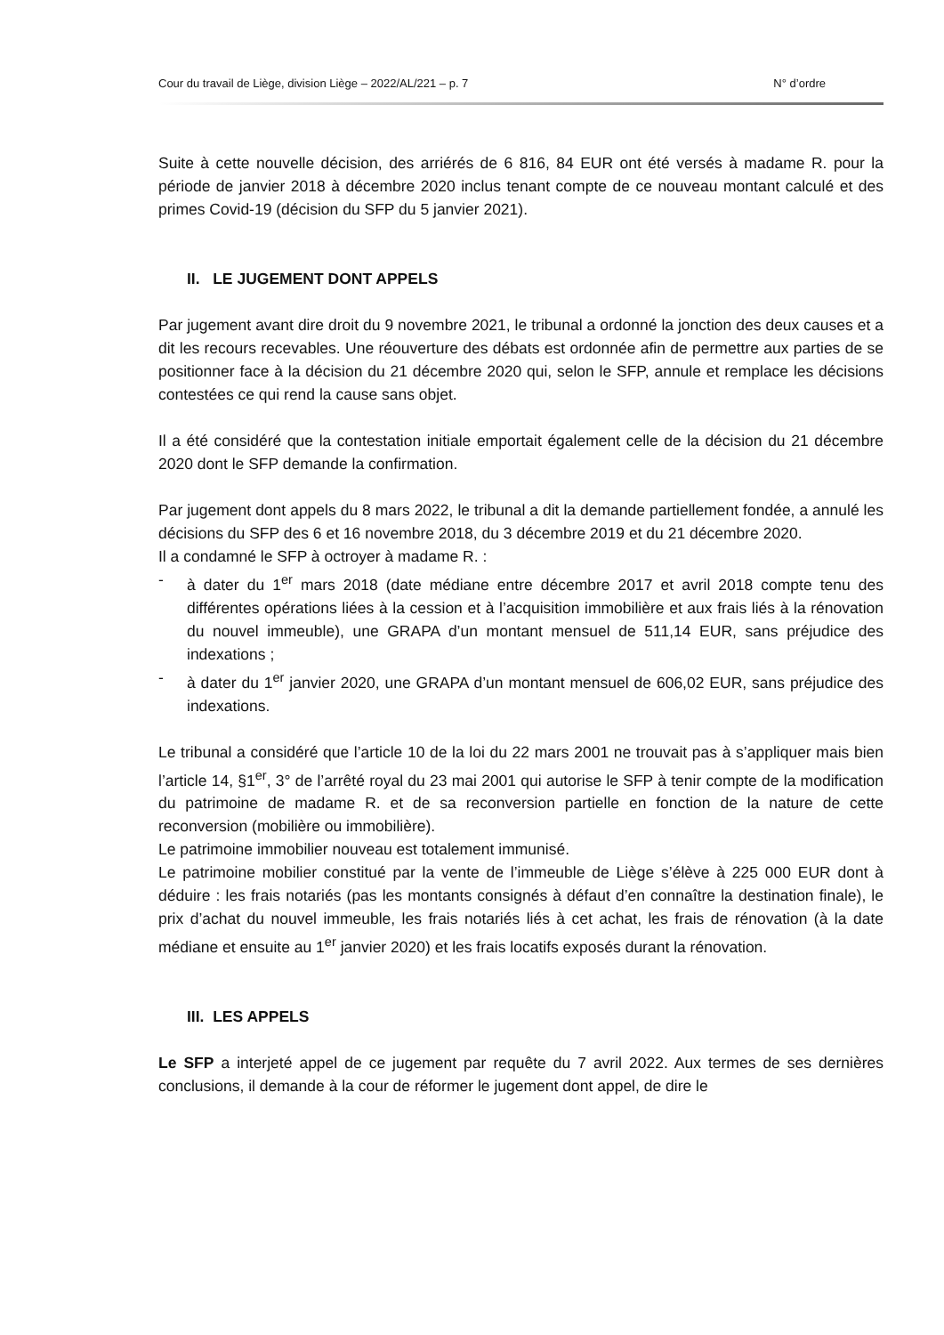Cour du travail de Liège, division Liège – 2022/AL/221 – p. 7 N° d’ordre
Suite à cette nouvelle décision, des arriérés de 6 816, 84 EUR ont été versés à madame R. pour la période de janvier 2018 à décembre 2020 inclus tenant compte de ce nouveau montant calculé et des primes Covid-19 (décision du SFP du 5 janvier 2021).
II. LE JUGEMENT DONT APPELS
Par jugement avant dire droit du 9 novembre 2021, le tribunal a ordonné la jonction des deux causes et a dit les recours recevables. Une réouverture des débats est ordonnée afin de permettre aux parties de se positionner face à la décision du 21 décembre 2020 qui, selon le SFP, annule et remplace les décisions contestées ce qui rend la cause sans objet.
Il a été considéré que la contestation initiale emportait également celle de la décision du 21 décembre 2020 dont le SFP demande la confirmation.
Par jugement dont appels du 8 mars 2022, le tribunal a dit la demande partiellement fondée, a annulé les décisions du SFP des 6 et 16 novembre 2018, du 3 décembre 2019 et du 21 décembre 2020.
Il a condamné le SFP à octroyer à madame R. :
- à dater du 1<sup>er</sup> mars 2018 (date médiane entre décembre 2017 et avril 2018 compte tenu des différentes opérations liées à la cession et à l’acquisition immobilière et aux frais liés à la rénovation du nouvel immeuble), une GRAPA d’un montant mensuel de 511,14 EUR, sans préjudice des indexations ;
- à dater du 1<sup>er</sup> janvier 2020, une GRAPA d’un montant mensuel de 606,02 EUR, sans préjudice des indexations.
Le tribunal a considéré que l’article 10 de la loi du 22 mars 2001 ne trouvait pas à s’appliquer mais bien l’article 14, §1<sup>er</sup>, 3° de l’arrêté royal du 23 mai 2001 qui autorise le SFP à tenir compte de la modification du patrimoine de madame R. et de sa reconversion partielle en fonction de la nature de cette reconversion (mobilière ou immobilière).
Le patrimoine immobilier nouveau est totalement immunisé.
Le patrimoine mobilier constitué par la vente de l’immeuble de Liège s’élève à 225 000 EUR dont à déduire : les frais notariés (pas les montants consignés à défaut d’en connaître la destination finale), le prix d’achat du nouvel immeuble, les frais notariés liés à cet achat, les frais de rénovation (à la date médiane et ensuite au 1<sup>er</sup> janvier 2020) et les frais locatifs exposés durant la rénovation.
III. LES APPELS
Le SFP a interjeté appel de ce jugement par requête du 7 avril 2022. Aux termes de ses dernières conclusions, il demande à la cour de réformer le jugement dont appel, de dire le